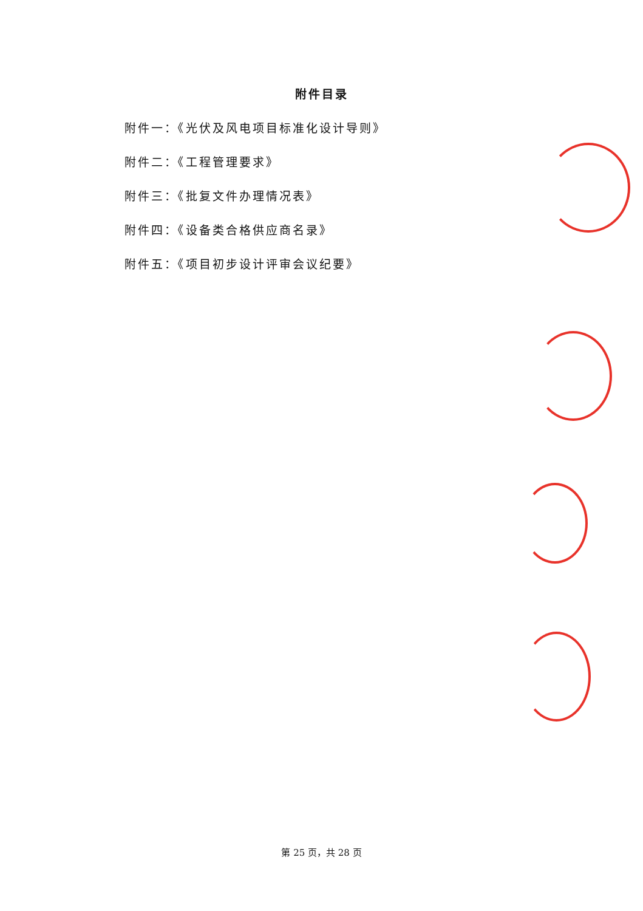附件目录
附件一：《光伏及风电项目标准化设计导则》
附件二：《工程管理要求》
附件三：《批复文件办理情况表》
附件四：《设备类合格供应商名录》
附件五：《项目初步设计评审会议纪要》
第 25 页，共 28 页